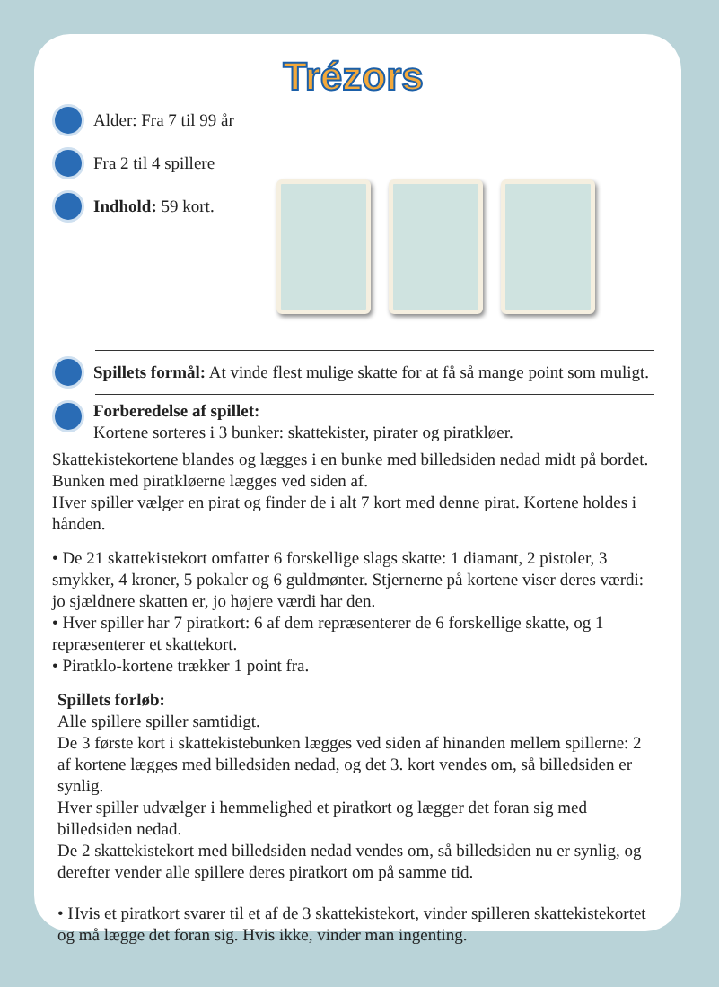Trézors
Alder: Fra 7 til 99 år
Fra 2 til 4 spillere
Indhold: 59 kort.
Spillets formål: At vinde flest mulige skatte for at få så mange point som muligt.
Forberedelse af spillet:
Kortene sorteres i 3 bunker: skattekister, pirater og piratkløer.
Skattekistekortene blandes og lægges i en bunke med billedsiden nedad midt på bordet. Bunken med piratkløerne lægges ved siden af.
Hver spiller vælger en pirat og finder de i alt 7 kort med denne pirat. Kortene holdes i hånden.
• De 21 skattekistekort omfatter 6 forskellige slags skatte: 1 diamant, 2 pistoler, 3 smykker, 4 kroner, 5 pokaler og 6 guldmønter. Stjernerne på kortene viser deres værdi: jo sjældnere skatten er, jo højere værdi har den.
• Hver spiller har 7 piratkort: 6 af dem repræsenterer de 6 forskellige skatte, og 1 repræsenterer et skattekort.
• Piratklo-kortene trækker 1 point fra.
Spillets forløb:
Alle spillere spiller samtidigt.
De 3 første kort i skattekistebunken lægges ved siden af hinanden mellem spillerne: 2 af kortene lægges med billedsiden nedad, og det 3. kort vendes om, så billedsiden er synlig.
Hver spiller udvælger i hemmelighed et piratkort og lægger det foran sig med billedsiden nedad.
De 2 skattekistekort med billedsiden nedad vendes om, så billedsiden nu er synlig, og derefter vender alle spillere deres piratkort om på samme tid.
• Hvis et piratkort svarer til et af de 3 skattekistekort, vinder spilleren skattekistekortet og må lægge det foran sig. Hvis ikke, vinder man ingenting.